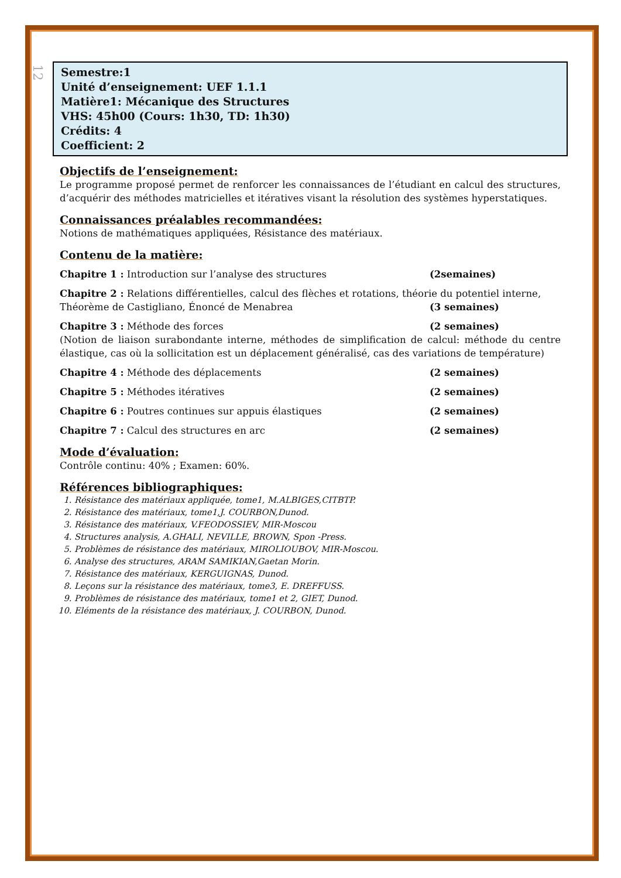12
Semestre:1
Unité d’enseignement: UEF 1.1.1
Matière1: Mécanique des Structures
VHS: 45h00 (Cours: 1h30, TD: 1h30)
Crédits: 4
Coefficient: 2
Objectifs de l’enseignement:
Le programme proposé permet de renforcer les connaissances de l’étudiant en calcul des structures, d’acquérir des méthodes matricielles et itératives visant la résolution des systèmes hyperstatiques.
Connaissances préalables recommandées:
Notions de mathématiques appliquées, Résistance des matériaux.
Contenu de la matière:
Chapitre 1 : Introduction sur l’analyse des structures (2semaines)
Chapitre 2 : Relations différentielles, calcul des flèches et rotations, théorie du potentiel interne,
Théorème de Castigliano, Énoncé de Menabrea (3 semaines)
Chapitre 3 : Méthode des forces (2 semaines)
(Notion de liaison surabondante interne, méthodes de simplification de calcul: méthode du centre élastique, cas où la sollicitation est un déplacement généralisé, cas des variations de température)
Chapitre 4 : Méthode des déplacements (2 semaines)
Chapitre 5 : Méthodes itératives (2 semaines)
Chapitre 6 : Poutres continues sur appuis élastiques (2 semaines)
Chapitre 7 : Calcul des structures en arc (2 semaines)
Mode d’évaluation:
Contrôle continu: 40% ; Examen: 60%.
Références bibliographiques:
1. Résistance des matériaux appliquée, tome1, M.ALBIGES,CITBTP.
2. Résistance des matériaux, tome1,J. COURBON,Dunod.
3. Résistance des matériaux, V.FEODOSSIEV, MIR-Moscou
4. Structures analysis, A.GHALI, NEVILLE, BROWN, Spon -Press.
5. Problèmes de résistance des matériaux, MIROLIOUBOV, MIR-Moscou.
6. Analyse des structures, ARAM SAMIKIAN,Gaetan Morin.
7. Résistance des matériaux, KERGUIGNAS, Dunod.
8. Leçons sur la résistance des matériaux, tome3, E. DREFFUSS.
9. Problèmes de résistance des matériaux, tome1 et 2, GIET, Dunod.
10. Eléments de la résistance des matériaux, J. COURBON, Dunod.